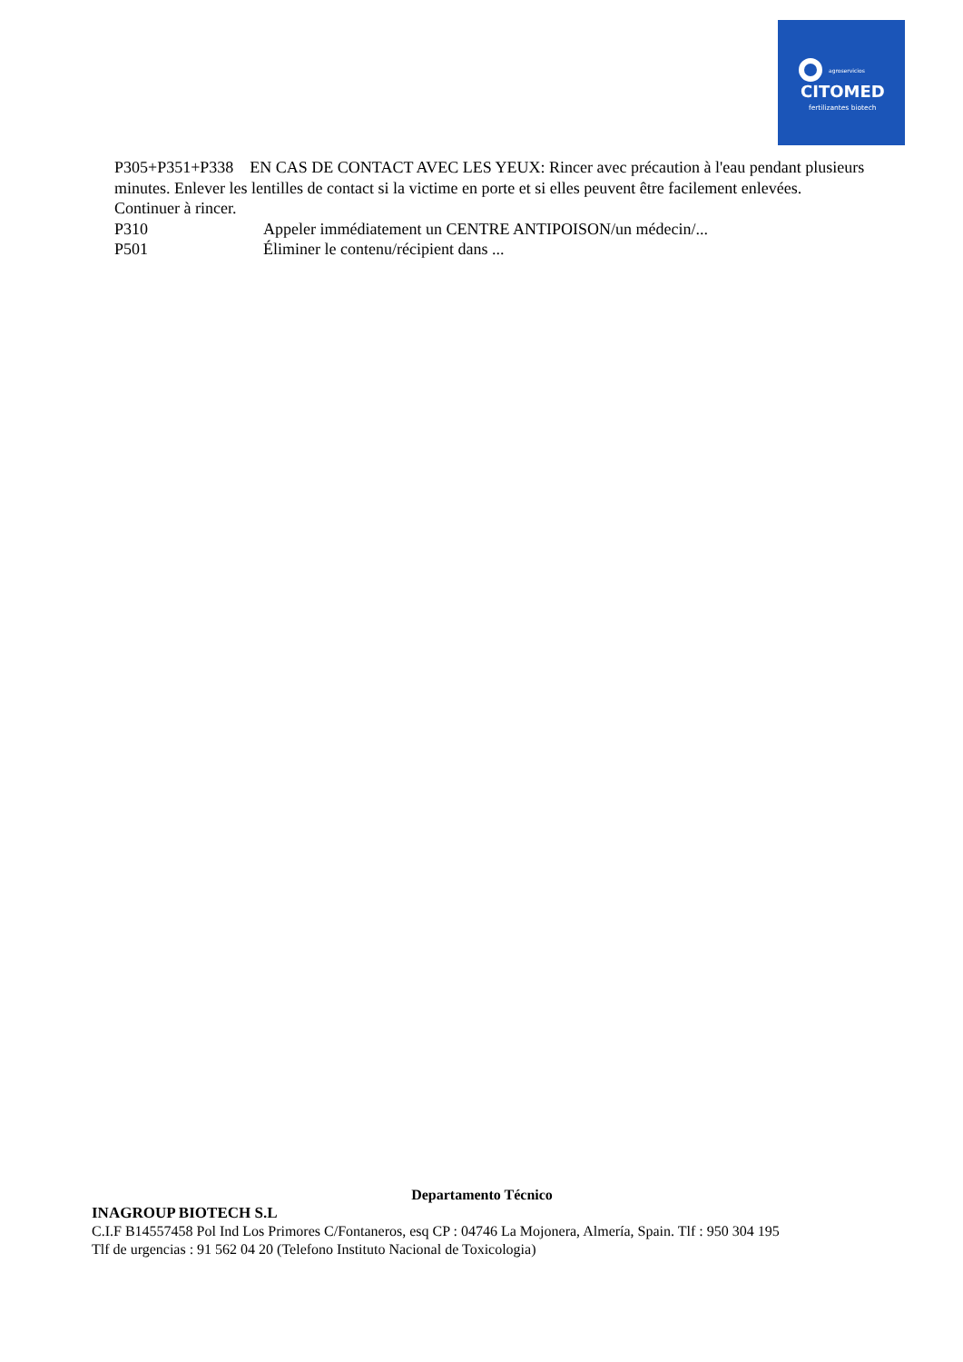agroservicios
CITOMED
fertilizantes biotech
P305+P351+P338 EN CAS DE CONTACT AVEC LES YEUX: Rincer avec précaution à l'eau pendant plusieurs minutes. Enlever les lentilles de contact si la victime en porte et si elles peuvent être facilement enlevées. Continuer à rincer.
P310 Appeler immédiatement un CENTRE ANTIPOISON/un médecin/...
P501 Éliminer le contenu/récipient dans ...
Departamento Técnico
INAGROUP BIOTECH S.L
C.I.F B14557458 Pol Ind Los Primores C/Fontaneros, esq CP : 04746 La Mojonera, Almería, Spain. Tlf : 950 304 195
Tlf de urgencias : 91 562 04 20 (Telefono Instituto Nacional de Toxicologia)